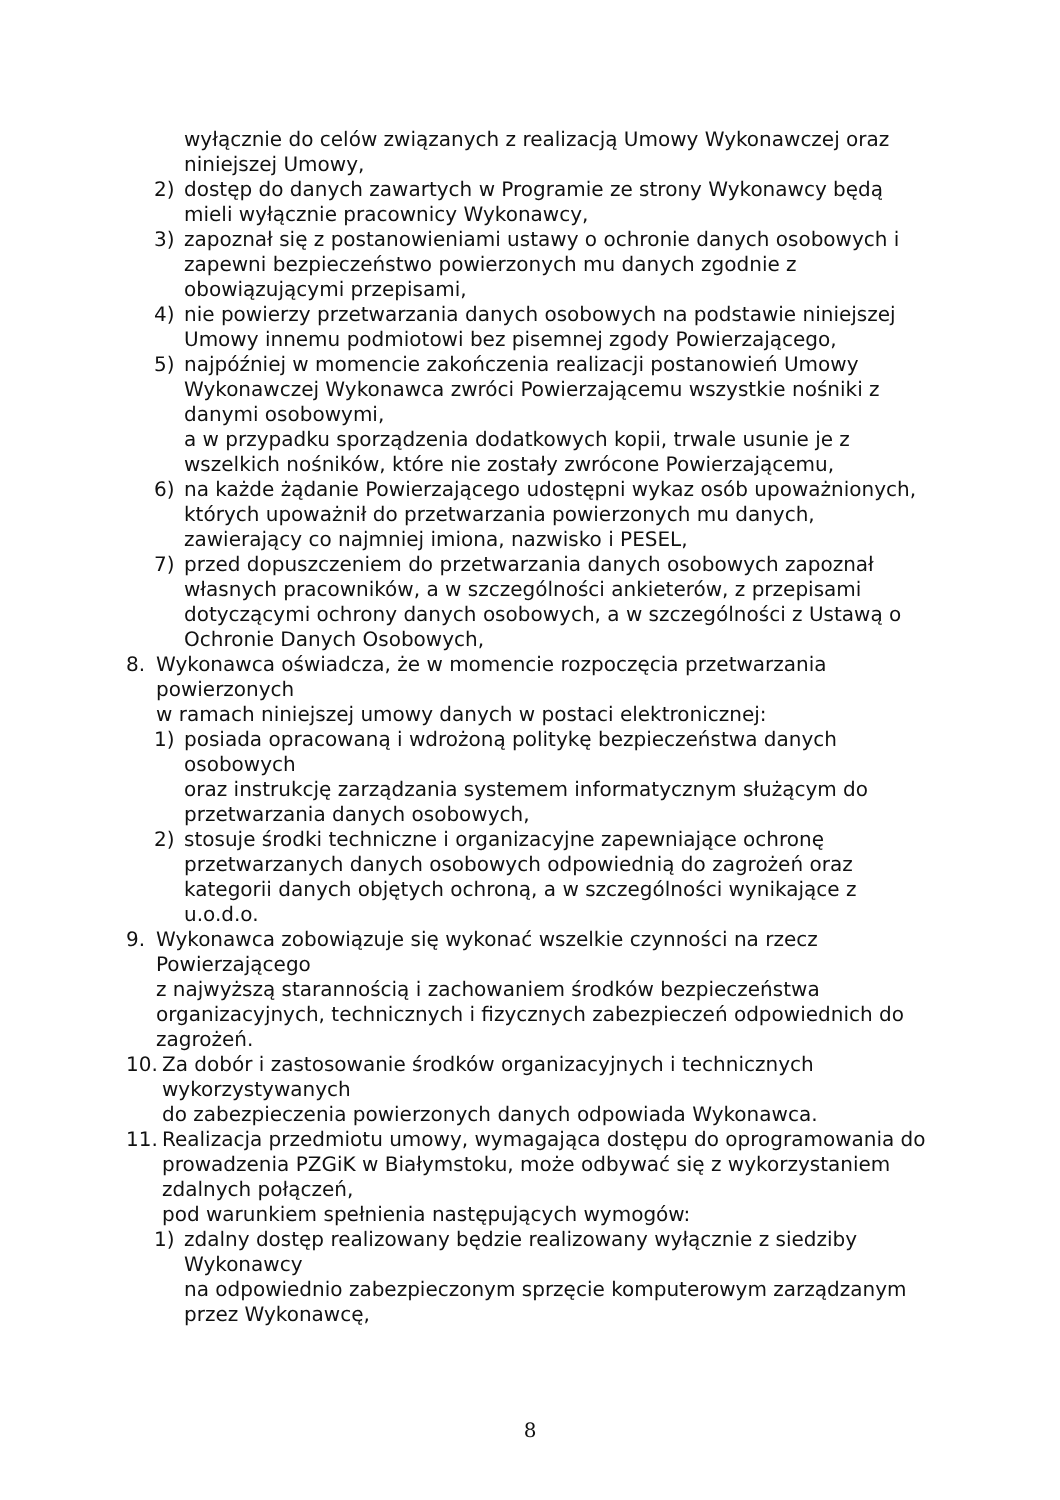wyłącznie do celów związanych z realizacją Umowy Wykonawczej oraz niniejszej Umowy,
2) dostęp do danych zawartych w Programie ze strony Wykonawcy będą mieli wyłącznie pracownicy Wykonawcy,
3) zapoznał się z postanowieniami ustawy o ochronie danych osobowych i zapewni bezpieczeństwo powierzonych mu danych zgodnie z obowiązującymi przepisami,
4) nie powierzy przetwarzania danych osobowych na podstawie niniejszej Umowy innemu podmiotowi bez pisemnej zgody Powierzającego,
5) najpóźniej w momencie zakończenia realizacji postanowień Umowy Wykonawczej Wykonawca zwróci Powierzającemu wszystkie nośniki z danymi osobowymi,
a w przypadku sporządzenia dodatkowych kopii, trwale usunie je z wszelkich nośników, które nie zostały zwrócone Powierzającemu,
6) na każde żądanie Powierzającego udostępni wykaz osób upoważnionych, których upoważnił do przetwarzania powierzonych mu danych, zawierający co najmniej imiona, nazwisko i PESEL,
7) przed dopuszczeniem do przetwarzania danych osobowych zapoznał własnych pracowników, a w szczególności ankieterów, z przepisami dotyczącymi ochrony danych osobowych, a w szczególności z Ustawą o Ochronie Danych Osobowych,
8. Wykonawca oświadcza, że w momencie rozpoczęcia przetwarzania powierzonych
w ramach niniejszej umowy danych w postaci elektronicznej:
1) posiada opracowaną i wdrożoną politykę bezpieczeństwa danych osobowych
oraz instrukcję zarządzania systemem informatycznym służącym do przetwarzania danych osobowych,
2) stosuje środki techniczne i organizacyjne zapewniające ochronę przetwarzanych danych osobowych odpowiednią do zagrożeń oraz kategorii danych objętych ochroną, a w szczególności wynikające z u.o.d.o.
9. Wykonawca zobowiązuje się wykonać wszelkie czynności na rzecz Powierzającego
z najwyższą starannością i zachowaniem środków bezpieczeństwa organizacyjnych, technicznych i fizycznych zabezpieczeń odpowiednich do zagrożeń.
10. Za dobór i zastosowanie środków organizacyjnych i technicznych wykorzystywanych
do zabezpieczenia powierzonych danych odpowiada Wykonawca.
11. Realizacja przedmiotu umowy, wymagająca dostępu do oprogramowania do prowadzenia PZGiK w Białymstoku, może odbywać się z wykorzystaniem zdalnych połączeń,
pod warunkiem spełnienia następujących wymogów:
1) zdalny dostęp realizowany będzie realizowany wyłącznie z siedziby Wykonawcy
na odpowiednio zabezpieczonym sprzęcie komputerowym zarządzanym przez Wykonawcę,
8